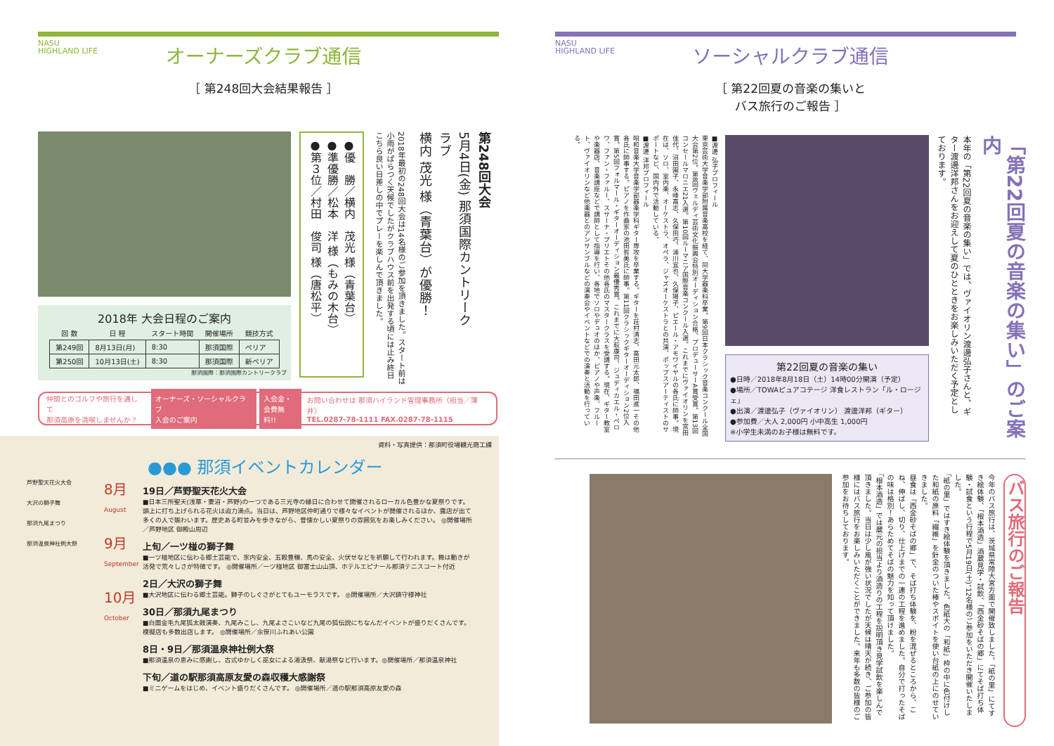NASU
HIGHLAND LIFE
オーナーズクラブ通信
［ 第248回大会結果報告 ］
2018年 大会日程のご案内
| 回 数 | 日 程 | スタート時間 | 開催場所 | 競技方式 |
| --- | --- | --- | --- | --- |
| 第249回 | 8月13日(月) | 8:30 | 那須国際 | ペリア |
| 第250回 | 10月13日(土) | 8:30 | 那須国際 | 新ペリア |
那須国際：那須国際カントリークラブ
●優　勝／横内　茂光 様（青葉台）
●準優勝／松本　洋 様（もみの木台）
●第３位／村田　俊司 様（唐松平）
2018年最初の248回大会は14名様のご参加を頂きました。スタート前は小雨がぱらつく天候でしたがクラブハウス前を出発する頃には止み終日こちら良い日差しの中でプレーを楽しんで頂きました。
第248回大会
5月4日(金) 那須国際カントリークラブ
横内 茂光 様（青葉台）が優勝！
仲間とのゴルフや旅行を通して
那須高原を満喫しませんか？
オーナーズ・ソーシャルクラブ
入会のご案内
入会金・
会費無料!!
お問い合わせは 那須ハイランド管理事務所〈担当／薄井〉
TEL.0287-78-1111 FAX.0287-78-1115
資料・写真提供：那須町役場観光商工課
●●● 那須イベントカレンダー
芦野聖天花火大会
大沢の獅子舞
那須九尾まつり
那須温泉神社例大祭
8月
August
9月
September
10月
October
19日／芦野聖天花火大会
■日本三所聖天(浅草・妻沼・芦野)の一つである三光寺の縁日に合わせて開催されるローカル色豊かな夏祭りです。頭上に打ち上げられる花火は迫力満点。当日は、芦野地区仲町通りで様々なイベントが開催されるほか、露店が出て多くの人で賑わいます。歴史ある町並みを歩きながら、昔懐かしい夏祭りの雰囲気をお楽しみください。 ◎開催場所／芦野地区 御殿山周辺
上旬／一ツ椪の獅子舞
■一ツ椪地区に伝わる郷土芸能で、家内安全、五穀豊穣、馬の安全、火伏せなどを祈願して行われます。舞は動きが活発で荒々しさが特徴です。 ◎開催場所／一ツ椪地区 御富士山山頂、ホテルエピナール那須テニスコート付近
2日／大沢の獅子舞
■大沢地区に伝わる郷土芸能。獅子のしぐさがとてもユーモラスです。 ◎開催場所／大沢鎮守様神社
30日／那須九尾まつり
■白面金毛九尾狐太鼓演奏、九尾みこし、九尾よさこいなど九尾の狐伝説にちなんだイベントが盛りだくさんです。模擬店も多数出店します。 ◎開催場所／余笹川ふれあい公園
8日・9日／那須温泉神社例大祭
■那須温泉の恵みに感謝し、古式ゆかしく巫女による湯汲祭、献湯祭など行います。◎開催場所／那須温泉神社
下旬／道の駅那須高原友愛の森収穫大感謝祭
■ミニゲームをはじめ、イベント盛りだくさんです。 ◎開催場所／道の駅那須高原友愛の森
NASU
HIGHLAND LIFE
ソーシャルクラブ通信
［ 第22回夏の音楽の集いと
バス旅行のご報告 ］
「第22回夏の音楽の集い」のご案内
本年の「第22回夏の音楽の集い」では、ヴァイオリン渡邊弘子さんと、ギター渡邊洋邦さんをお迎えして夏のひとときをお楽しみいただく予定としております。
第22回夏の音楽の集い
●日時／2018年8月18日（土）14時00分開演（予定）
●場所／TOWAピュアコテージ 洋食レストラン「ル・ロージェ」
●出演／渡邊弘子（ヴァイオリン） 渡邊洋邦（ギター）
●参加費／大人 2,000円 小中高生 1,000円
※小学生未満のお子様は無料です。
■渡邊 弘子プロフィール
東京芸術大学音楽学部附属音楽高校を経て、同大学器楽科卒業。第9回日本クラシック音楽コンクール全国大会第2位。第8回ヴェルディ芸術文化振興会特別オーディション合格、プロデューサーA賞受賞。第13回コンセールマロニエ21入選。第10回ルーマニア国際音楽コンクール入選。これまでにヴァイオリンを宮田佳代、沼田園子、永峰高志、久保田巧、浦川宜也、久保陽子、ピエール・アモワイヤルの各氏に師事。現在は、ソロ、室内楽、オーケストラ、オペラ、ジャズオーケストラとの共演、ポップスアーティストのサポートなど、国内外で活動している。
■渡邊 洋邦プロフィール
昭和音楽大学音楽学部器楽学科ギター専攻を卒業する。ギターを荘村清志、高田元太郎、福田進一その他各氏に師事する。ピアノを作曲家の池田哲美氏に師事。第11回クラシックギターオーディション2位入賞。第5回フォルマール・ギターオーディション最優秀賞。これまでに大萩康司、ジュディカエル・ペロワ、ファン・ファルー、スサーナ・プリエトその他各氏のマスタークラスを受講する。現在、ギター教室や楽器店、音楽講座などで講師として指導を行い、各地でソロやデュオのほか、ピアノや声楽、フルート、ヴァイオリンなど他楽器とのアンサンブルなどの演奏会やイベントなどでの演奏と活動を行っている。
バス旅行のご報告
今年のバス旅行は、茨城県常陸大宮方面で開催致しました。「紙の里」にてすき絵体験、「根本酒造」酒蔵見学・試飲、「西金砂そばの郷」にてそば打ち体験・試食という行程で5月19日(土)、12名様のご参加をいただき開催いたしました。
「紙の里」ではすき絵体験を頂きました。色紙大の「和紙」枠の中に色付けした和紙の原料「繊維」を針金のついた棒やスポイトを使い台紙の上にのせていきました。
昼食は「西金砂そばの郷」で、そば打ち体験を、粉を混ぜるところから、こね、伸ばし、切り、仕上げまでの一連の工程を進めました。自分で打ったそばの味は格別！あらためてそばの魅力を知って頂けました。
「根本酒造」では蔵元の担当より酒造りの工程を説明頂き見学試飲を楽しんで頂きました。当日は少し風が強い状況でしたが天候は晴天が続き、ご参加の皆様にはバス旅行をお楽しみいただくことができました。来年も多数の皆様のご参加をお待ちしております。